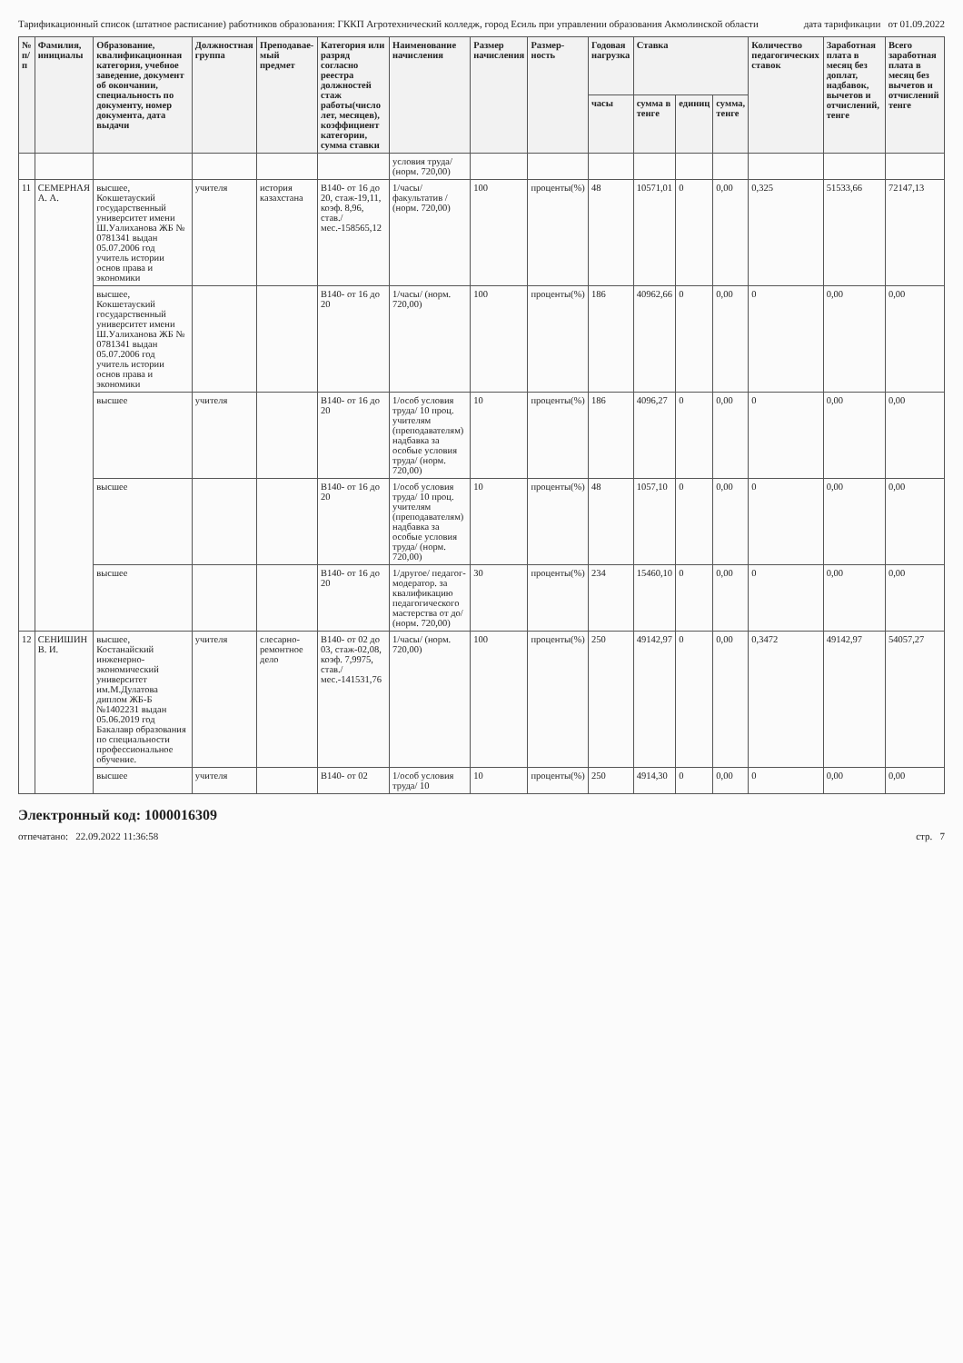Тарификационный список (штатное расписание) работников образования: ГККП Агротехнический колледж, город Есиль при управлении образования Акмолинской области дата тарификации от 01.09.2022
| № п/п | Фамилия, инициалы | Образование, квалификационная категория, учебное заведение, документ об окончании, специальность по документу, номер документа, дата выдачи | Должностная группа | Преподавае- мый предмет | Категория или разряд согласно реестра должностей стаж работы(число лет, месяцев), коэффициент категории, сумма ставки | Наименование начисления | Размер начисления | Размер- ность | Годовая нагрузка | Ставка | | | Количество педагогических ставок | Заработная плата в месяц без доплат, надбавок, вычетов и отчислений, тенге | Всего заработная плата в месяц без вычетов и отчислений тенге |
| --- | --- | --- | --- | --- | --- | --- | --- | --- | --- | --- | --- | --- | --- | --- | --- |
| | | | | | | | | | часы | сумма в тенге | единиц | сумма, тенге | | | |
| | | | | | | условия труда/ (норм. 720,00) | | | | | | | | | |
| 11 | СЕМЕРНАЯ А. А. | высшее, Кокшетауский государственный университет имени Ш.Уалиханова ЖБ № 0781341 выдан 05.07.2006 год учитель истории основ права и экономики | учителя | история казахстана | В140- от 16 до 20, стаж-19,11, коэф. 8,96, став./мес.-158565,12 | 1/часы/ факультатив / (норм. 720,00) | 100 | проценты(%) | 48 | 10571,01 | 0 | 0,00 | 0,325 | 51533,66 | 72147,13 |
| | | высшее, Кокшетауский государственный университет имени Ш.Уалиханова ЖБ № 0781341 выдан 05.07.2006 год учитель истории основ права и экономики | | | В140- от 16 до 20 | 1/часы/ (норм. 720,00) | 100 | проценты(%) | 186 | 40962,66 | 0 | 0,00 | 0 | 0,00 | 0,00 |
| | | высшее | учителя | | В140- от 16 до 20 | 1/особ условия труда/ 10 проц. учителям (преподавателям) надбавка за особые условия труда/ (норм. 720,00) | 10 | проценты(%) | 186 | 4096,27 | 0 | 0,00 | 0 | 0,00 | 0,00 |
| | | высшее | | | В140- от 16 до 20 | 1/особ условия труда/ 10 проц. учителям (преподавателям) надбавка за особые условия труда/ (норм. 720,00) | 10 | проценты(%) | 48 | 1057,10 | 0 | 0,00 | 0 | 0,00 | 0,00 |
| | | высшее | | | В140- от 16 до 20 | 1/другое/ педагог-модератор. за квалификацию педагогического мастерства от до/ (норм. 720,00) | 30 | проценты(%) | 234 | 15460,10 | 0 | 0,00 | 0 | 0,00 | 0,00 |
| 12 | СЕНИШИН В. И. | высшее, Костанайский инженерно-экономический университет им.М.Дулатова диплом ЖБ-Б №1402231 выдан 05.06.2019 год Бакалавр образования по специальности профессиональное обучение. | учителя | слесарно-ремонтное дело | В140- от 02 до 03, стаж-02,08, коэф. 7,9975, став./мес.-141531,76 | 1/часы/ (норм. 720,00) | 100 | проценты(%) | 250 | 49142,97 | 0 | 0,00 | 0,3472 | 49142,97 | 54057,27 |
| | | высшее | учителя | | В140- от 02 | 1/особ условия труда/ 10 | 10 | проценты(%) | 250 | 4914,30 | 0 | 0,00 | 0 | 0,00 | 0,00 |
Электронный код: 1000016309
отпечатано: 22.09.2022 11:36:58 стр. 7